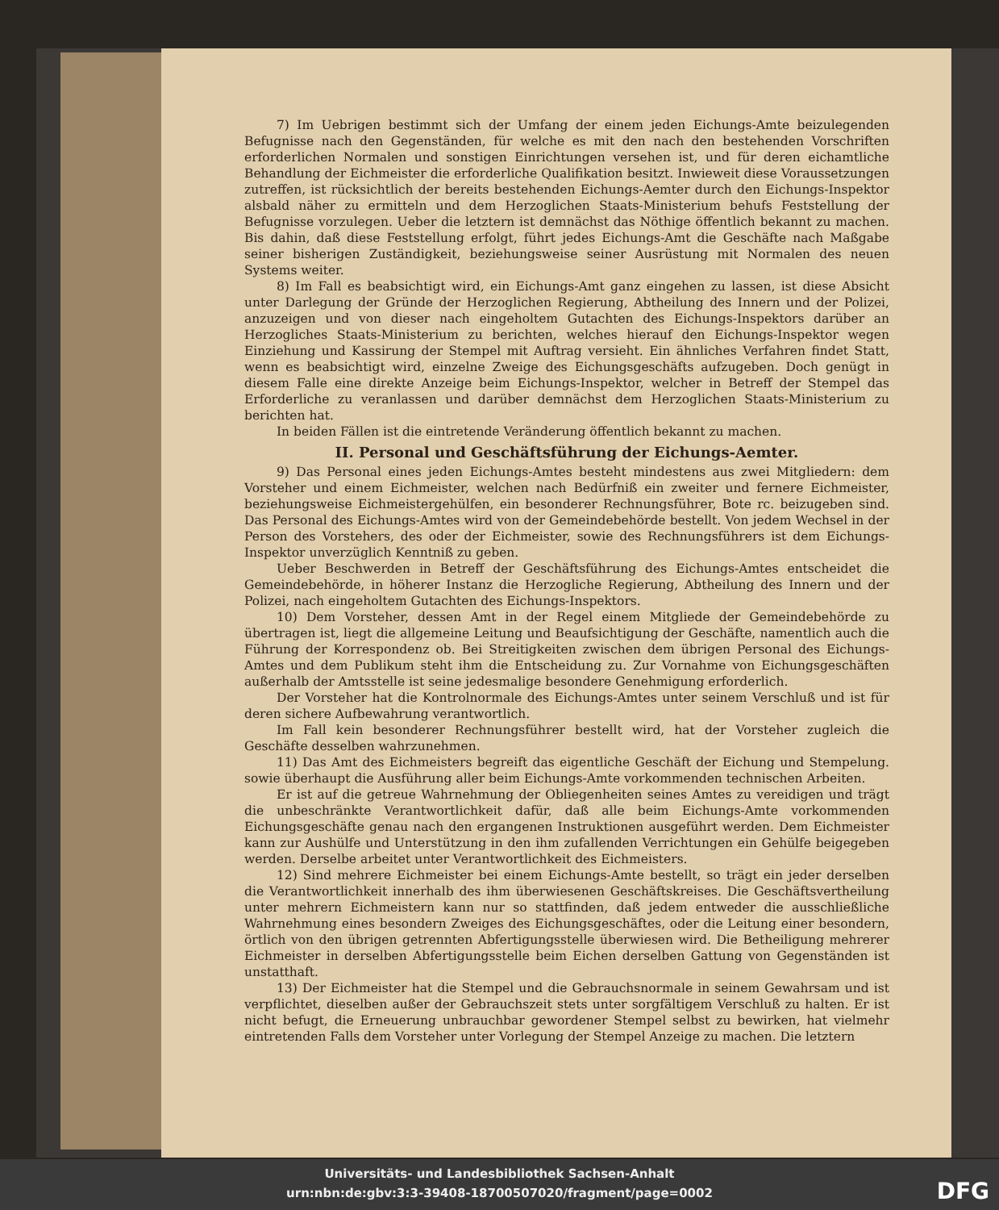7) Im Uebrigen bestimmt sich der Umfang der einem jeden Eichungs-Amte beizulegenden Befugnisse nach den Gegenständen, für welche es mit den nach den bestehenden Vorschriften erforderlichen Normalen und sonstigen Einrichtungen versehen ist, und für deren eichamtliche Behandlung der Eichmeister die erforderliche Qualifikation besitzt. Inwieweit diese Voraussetzungen zutreffen, ist rücksichtlich der bereits bestehenden Eichungs-Aemter durch den Eichungs-Inspektor alsbald näher zu ermitteln und dem Herzoglichen Staats-Ministerium behufs Feststellung der Befugnisse vorzulegen. Ueber die letztern ist demnächst das Nöthige öffentlich bekannt zu machen. Bis dahin, daß diese Feststellung erfolgt, führt jedes Eichungs-Amt die Geschäfte nach Maßgabe seiner bisherigen Zuständigkeit, beziehungsweise seiner Ausrüstung mit Normalen des neuen Systems weiter.
8) Im Fall es beabsichtigt wird, ein Eichungs-Amt ganz eingehen zu lassen, ist diese Absicht unter Darlegung der Gründe der Herzoglichen Regierung, Abtheilung des Innern und der Polizei, anzuzeigen und von dieser nach eingeholtem Gutachten des Eichungs-Inspektors darüber an Herzogliches Staats-Ministerium zu berichten, welches hierauf den Eichungs-Inspektor wegen Einziehung und Kassirung der Stempel mit Auftrag versieht. Ein ähnliches Verfahren findet Statt, wenn es beabsichtigt wird, einzelne Zweige des Eichungsgeschäfts aufzugeben. Doch genügt in diesem Falle eine direkte Anzeige beim Eichungs-Inspektor, welcher in Betreff der Stempel das Erforderliche zu veranlassen und darüber demnächst dem Herzoglichen Staats-Ministerium zu berichten hat.
In beiden Fällen ist die eintretende Veränderung öffentlich bekannt zu machen.
II. Personal und Geschäftsführung der Eichungs-Aemter.
9) Das Personal eines jeden Eichungs-Amtes besteht mindestens aus zwei Mitgliedern: dem Vorsteher und einem Eichmeister, welchen nach Bedürfniß ein zweiter und fernere Eichmeister, beziehungsweise Eichmeistergehülfen, ein besonderer Rechnungsführer, Bote rc. beizugeben sind. Das Personal des Eichungs-Amtes wird von der Gemeindebehörde bestellt. Von jedem Wechsel in der Person des Vorstehers, des oder der Eichmeister, sowie des Rechnungsführers ist dem Eichungs-Inspektor unverzüglich Kenntniß zu geben.
Ueber Beschwerden in Betreff der Geschäftsführung des Eichungs-Amtes entscheidet die Gemeindebehörde, in höherer Instanz die Herzogliche Regierung, Abtheilung des Innern und der Polizei, nach eingeholtem Gutachten des Eichungs-Inspektors.
10) Dem Vorsteher, dessen Amt in der Regel einem Mitgliede der Gemeindebehörde zu übertragen ist, liegt die allgemeine Leitung und Beaufsichtigung der Geschäfte, namentlich auch die Führung der Korrespondenz ob. Bei Streitigkeiten zwischen dem übrigen Personal des Eichungs-Amtes und dem Publikum steht ihm die Entscheidung zu. Zur Vornahme von Eichungsgeschäften außerhalb der Amtsstelle ist seine jedesmalige besondere Genehmigung erforderlich.
Der Vorsteher hat die Kontrolnormale des Eichungs-Amtes unter seinem Verschluß und ist für deren sichere Aufbewahrung verantwortlich.
Im Fall kein besonderer Rechnungsführer bestellt wird, hat der Vorsteher zugleich die Geschäfte desselben wahrzunehmen.
11) Das Amt des Eichmeisters begreift das eigentliche Geschäft der Eichung und Stempelung. sowie überhaupt die Ausführung aller beim Eichungs-Amte vorkommenden technischen Arbeiten.
Er ist auf die getreue Wahrnehmung der Obliegenheiten seines Amtes zu vereidigen und trägt die unbeschränkte Verantwortlichkeit dafür, daß alle beim Eichungs-Amte vorkommenden Eichungsgeschäfte genau nach den ergangenen Instruktionen ausgeführt werden. Dem Eichmeister kann zur Aushülfe und Unterstützung in den ihm zufallenden Verrichtungen ein Gehülfe beigegeben werden. Derselbe arbeitet unter Verantwortlichkeit des Eichmeisters.
12) Sind mehrere Eichmeister bei einem Eichungs-Amte bestellt, so trägt ein jeder derselben die Verantwortlichkeit innerhalb des ihm überwiesenen Geschäftskreises. Die Geschäftsvertheilung unter mehrern Eichmeistern kann nur so stattfinden, daß jedem entweder die ausschließliche Wahrnehmung eines besondern Zweiges des Eichungsgeschäftes, oder die Leitung einer besondern, örtlich von den übrigen getrennten Abfertigungsstelle überwiesen wird. Die Betheiligung mehrerer Eichmeister in derselben Abfertigungsstelle beim Eichen derselben Gattung von Gegenständen ist unstatthaft.
13) Der Eichmeister hat die Stempel und die Gebrauchsnormale in seinem Gewahrsam und ist verpflichtet, dieselben außer der Gebrauchszeit stets unter sorgfältigem Verschluß zu halten. Er ist nicht befugt, die Erneuerung unbrauchbar gewordener Stempel selbst zu bewirken, hat vielmehr eintretenden Falls dem Vorsteher unter Vorlegung der Stempel Anzeige zu machen. Die letztern
Universitäts- und Landesbibliothek Sachsen-Anhalt
urn:nbn:de:gbv:3:3-39408-18700507020/fragment/page=0002
DFG